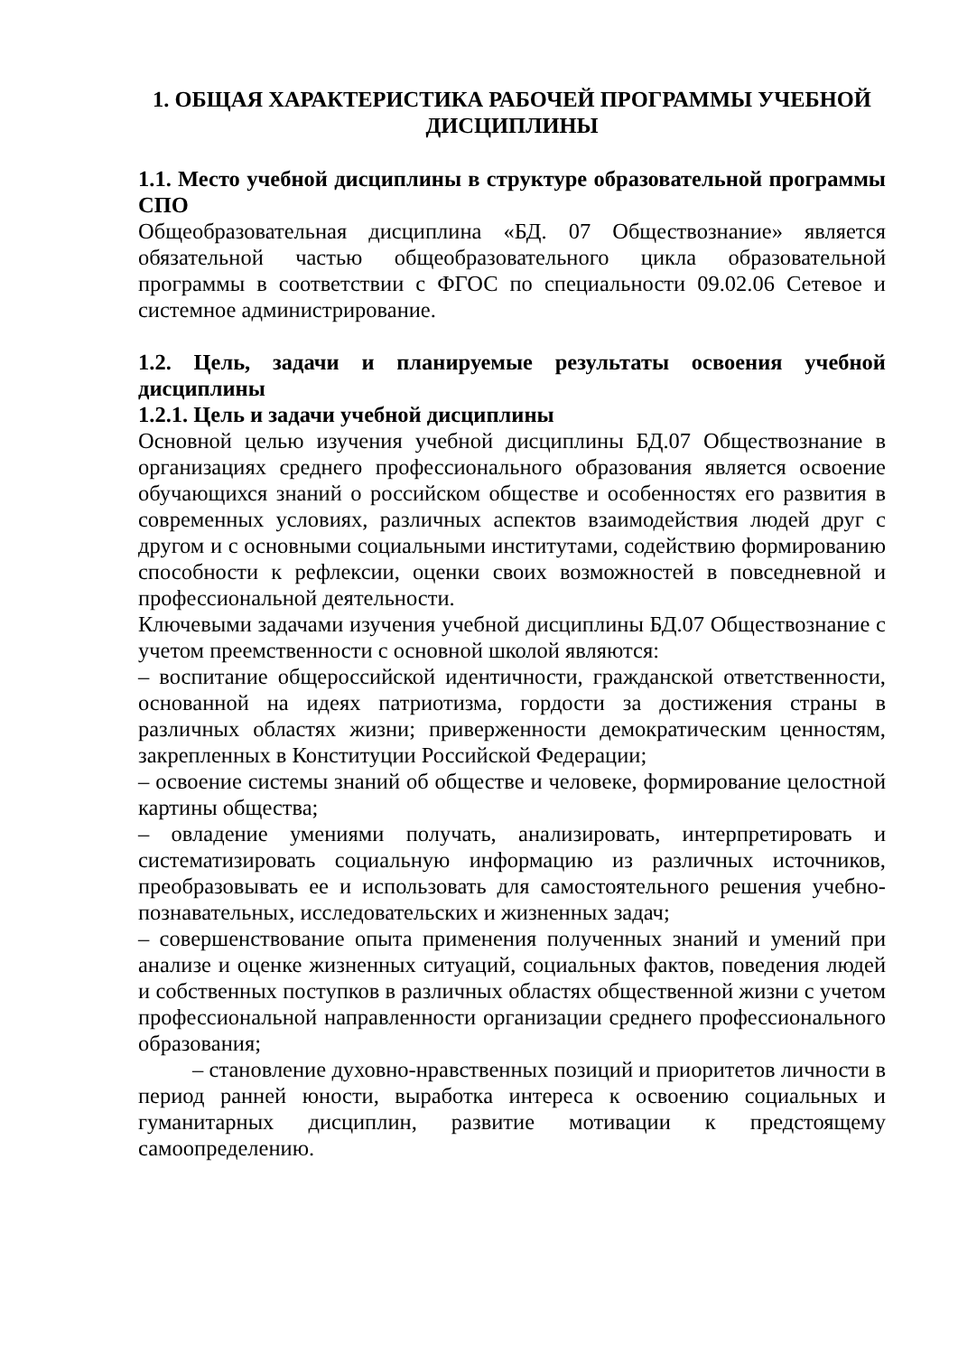1. ОБЩАЯ ХАРАКТЕРИСТИКА РАБОЧЕЙ ПРОГРАММЫ УЧЕБНОЙ ДИСЦИПЛИНЫ
1.1. Место учебной дисциплины в структуре образовательной программы СПО
Общеобразовательная дисциплина «БД. 07 Обществознание» является обязательной частью общеобразовательного цикла образовательной программы в соответствии с ФГОС по специальности 09.02.06 Сетевое и системное администрирование.
1.2. Цель, задачи и планируемые результаты освоения учебной дисциплины
1.2.1. Цель и задачи учебной дисциплины
Основной целью изучения учебной дисциплины БД.07 Обществознание в организациях среднего профессионального образования является освоение обучающихся знаний о российском обществе и особенностях его развития в современных условиях, различных аспектов взаимодействия людей друг с другом и с основными социальными институтами, содействию формированию способности к рефлексии, оценки своих возможностей в повседневной и профессиональной деятельности.
Ключевыми задачами изучения учебной дисциплины БД.07 Обществознание с учетом преемственности с основной школой являются:
– воспитание общероссийской идентичности, гражданской ответственности, основанной на идеях патриотизма, гордости за достижения страны в различных областях жизни; приверженности демократическим ценностям, закрепленных в Конституции Российской Федерации;
– освоение системы знаний об обществе и человеке, формирование целостной картины общества;
– овладение умениями получать, анализировать, интерпретировать и систематизировать социальную информацию из различных источников, преобразовывать ее и использовать для самостоятельного решения учебно-познавательных, исследовательских и жизненных задач;
– совершенствование опыта применения полученных знаний и умений при анализе и оценке жизненных ситуаций, социальных фактов, поведения людей и собственных поступков в различных областях общественной жизни с учетом профессиональной направленности организации среднего профессионального образования;
– становление духовно-нравственных позиций и приоритетов личности в период ранней юности, выработка интереса к освоению социальных и гуманитарных дисциплин, развитие мотивации к предстоящему самоопределению.